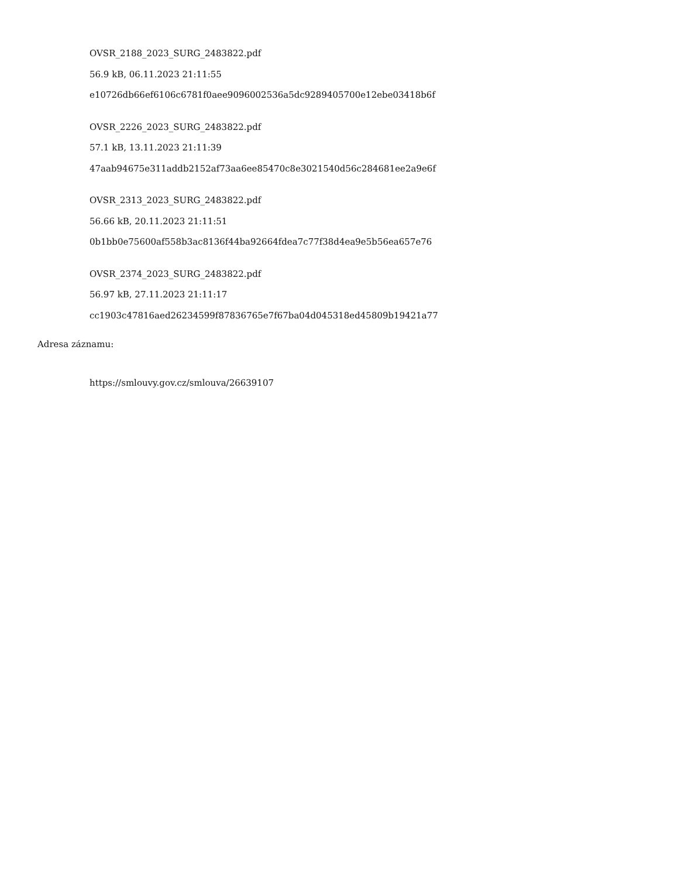OVSR_2188_2023_SURG_2483822.pdf
56.9 kB, 06.11.2023 21:11:55
e10726db66ef6106c6781f0aee9096002536a5dc9289405700e12ebe03418b6f
OVSR_2226_2023_SURG_2483822.pdf
57.1 kB, 13.11.2023 21:11:39
47aab94675e311addb2152af73aa6ee85470c8e3021540d56c284681ee2a9e6f
OVSR_2313_2023_SURG_2483822.pdf
56.66 kB, 20.11.2023 21:11:51
0b1bb0e75600af558b3ac8136f44ba92664fdea7c77f38d4ea9e5b56ea657e76
OVSR_2374_2023_SURG_2483822.pdf
56.97 kB, 27.11.2023 21:11:17
cc1903c47816aed26234599f87836765e7f67ba04d045318ed45809b19421a77
Adresa záznamu:
https://smlouvy.gov.cz/smlouva/26639107